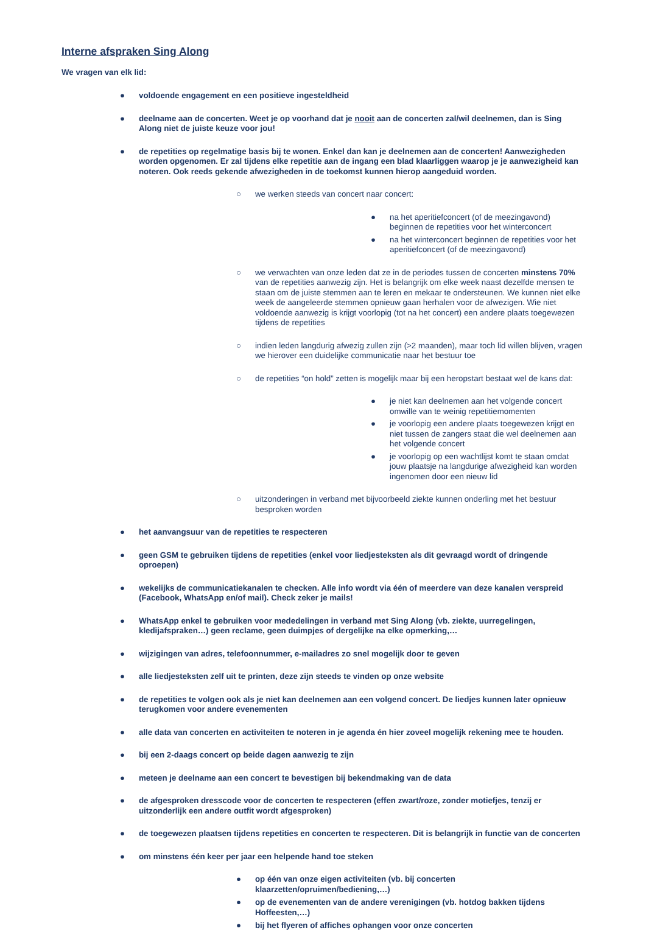Interne afspraken Sing Along
We vragen van elk lid:
● voldoende engagement en een positieve ingesteldheid
● deelname aan de concerten. Weet je op voorhand dat je nooit aan de concerten zal/wil deelnemen, dan is Sing Along niet de juiste keuze voor jou!
● de repetities op regelmatige basis bij te wonen. Enkel dan kan je deelnemen aan de concerten! Aanwezigheden worden opgenomen. Er zal tijdens elke repetitie aan de ingang een blad klaarliggen waarop je je aanwezigheid kan noteren. Ook reeds gekende afwezigheden in de toekomst kunnen hierop aangeduid worden.
○ we werken steeds van concert naar concert:
● na het aperitiefconcert (of de meezingavond) beginnen de repetities voor het winterconcert
● na het winterconcert beginnen de repetities voor het aperitiefconcert (of de meezingavond)
○ we verwachten van onze leden dat ze in de periodes tussen de concerten minstens 70% van de repetities aanwezig zijn. Het is belangrijk om elke week naast dezelfde mensen te staan om de juiste stemmen aan te leren en mekaar te ondersteunen. We kunnen niet elke week de aangeleerde stemmen opnieuw gaan herhalen voor de afwezigen. Wie niet voldoende aanwezig is krijgt voorlopig (tot na het concert) een andere plaats toegewezen tijdens de repetities
○ indien leden langdurig afwezig zullen zijn (>2 maanden), maar toch lid willen blijven, vragen we hierover een duidelijke communicatie naar het bestuur toe
○ de repetities “on hold” zetten is mogelijk maar bij een heropstart bestaat wel de kans dat:
● je niet kan deelnemen aan het volgende concert omwille van te weinig repetitiemomenten
● je voorlopig een andere plaats toegewezen krijgt en niet tussen de zangers staat die wel deelnemen aan het volgende concert
● je voorlopig op een wachtlijst komt te staan omdat jouw plaatsje na langdurige afwezigheid kan worden ingenomen door een nieuw lid
○ uitzonderingen in verband met bijvoorbeeld ziekte kunnen onderling met het bestuur besproken worden
● het aanvangsuur van de repetities te respecteren
● geen GSM te gebruiken tijdens de repetities (enkel voor liedjesteksten als dit gevraagd wordt of dringende oproepen)
● wekelijks de communicatiekanalen te checken. Alle info wordt via één of meerdere van deze kanalen verspreid (Facebook, WhatsApp en/of mail). Check zeker je mails!
● WhatsApp enkel te gebruiken voor mededelingen in verband met Sing Along (vb. ziekte, uurregelingen, kledijafspraken…) geen reclame, geen duimpjes of dergelijke na elke opmerking,…
● wijzigingen van adres, telefoonnummer, e-mailadres zo snel mogelijk door te geven
● alle liedjesteksten zelf uit te printen, deze zijn steeds te vinden op onze website
● de repetities te volgen ook als je niet kan deelnemen aan een volgend concert. De liedjes kunnen later opnieuw terugkomen voor andere evenementen
● alle data van concerten en activiteiten te noteren in je agenda én hier zoveel mogelijk rekening mee te houden.
● bij een 2-daags concert op beide dagen aanwezig te zijn
● meteen je deelname aan een concert te bevestigen bij bekendmaking van de data
● de afgesproken dresscode voor de concerten te respecteren (effen zwart/roze, zonder motiefjes, tenzij er uitzonderlijk een andere outfit wordt afgesproken)
● de toegewezen plaatsen tijdens repetities en concerten te respecteren. Dit is belangrijk in functie van de concerten
● om minstens één keer per jaar een helpende hand toe steken
● op één van onze eigen activiteiten (vb. bij concerten klaarzetten/opruimen/bediening,…)
● op de evenementen van de andere verenigingen (vb. hotdog bakken tijdens Hoffeesten,…)
● bij het flyeren of affiches ophangen voor onze concerten